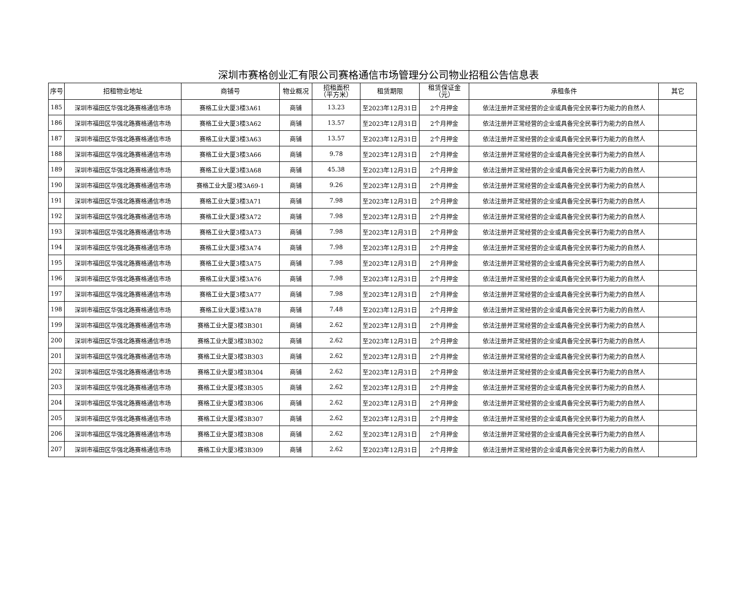深圳市赛格创业汇有限公司赛格通信市场管理分公司物业招租公告信息表
| 序号 | 招租物业地址 | 商铺号 | 物业概况 | 招租面积 （平方米） | 租赁期限 | 租赁保证金 （元） | 承租条件 | 其它 |
| --- | --- | --- | --- | --- | --- | --- | --- | --- |
| 185 | 深圳市福田区华强北路赛格通信市场 | 赛格工业大厦3楼3A61 | 商铺 | 13.23 | 至2023年12月31日 | 2个月押金 | 依法注册并正常经营的企业或具备完全民事行为能力的自然人 | |
| 186 | 深圳市福田区华强北路赛格通信市场 | 赛格工业大厦3楼3A62 | 商铺 | 13.57 | 至2023年12月31日 | 2个月押金 | 依法注册并正常经营的企业或具备完全民事行为能力的自然人 | |
| 187 | 深圳市福田区华强北路赛格通信市场 | 赛格工业大厦3楼3A63 | 商铺 | 13.57 | 至2023年12月31日 | 2个月押金 | 依法注册并正常经营的企业或具备完全民事行为能力的自然人 | |
| 188 | 深圳市福田区华强北路赛格通信市场 | 赛格工业大厦3楼3A66 | 商铺 | 9.78 | 至2023年12月31日 | 2个月押金 | 依法注册并正常经营的企业或具备完全民事行为能力的自然人 | |
| 189 | 深圳市福田区华强北路赛格通信市场 | 赛格工业大厦3楼3A68 | 商铺 | 45.38 | 至2023年12月31日 | 2个月押金 | 依法注册并正常经营的企业或具备完全民事行为能力的自然人 | |
| 190 | 深圳市福田区华强北路赛格通信市场 | 赛格工业大厦3楼3A69-1 | 商铺 | 9.26 | 至2023年12月31日 | 2个月押金 | 依法注册并正常经营的企业或具备完全民事行为能力的自然人 | |
| 191 | 深圳市福田区华强北路赛格通信市场 | 赛格工业大厦3楼3A71 | 商铺 | 7.98 | 至2023年12月31日 | 2个月押金 | 依法注册并正常经营的企业或具备完全民事行为能力的自然人 | |
| 192 | 深圳市福田区华强北路赛格通信市场 | 赛格工业大厦3楼3A72 | 商铺 | 7.98 | 至2023年12月31日 | 2个月押金 | 依法注册并正常经营的企业或具备完全民事行为能力的自然人 | |
| 193 | 深圳市福田区华强北路赛格通信市场 | 赛格工业大厦3楼3A73 | 商铺 | 7.98 | 至2023年12月31日 | 2个月押金 | 依法注册并正常经营的企业或具备完全民事行为能力的自然人 | |
| 194 | 深圳市福田区华强北路赛格通信市场 | 赛格工业大厦3楼3A74 | 商铺 | 7.98 | 至2023年12月31日 | 2个月押金 | 依法注册并正常经营的企业或具备完全民事行为能力的自然人 | |
| 195 | 深圳市福田区华强北路赛格通信市场 | 赛格工业大厦3楼3A75 | 商铺 | 7.98 | 至2023年12月31日 | 2个月押金 | 依法注册并正常经营的企业或具备完全民事行为能力的自然人 | |
| 196 | 深圳市福田区华强北路赛格通信市场 | 赛格工业大厦3楼3A76 | 商铺 | 7.98 | 至2023年12月31日 | 2个月押金 | 依法注册并正常经营的企业或具备完全民事行为能力的自然人 | |
| 197 | 深圳市福田区华强北路赛格通信市场 | 赛格工业大厦3楼3A77 | 商铺 | 7.98 | 至2023年12月31日 | 2个月押金 | 依法注册并正常经营的企业或具备完全民事行为能力的自然人 | |
| 198 | 深圳市福田区华强北路赛格通信市场 | 赛格工业大厦3楼3A78 | 商铺 | 7.48 | 至2023年12月31日 | 2个月押金 | 依法注册并正常经营的企业或具备完全民事行为能力的自然人 | |
| 199 | 深圳市福田区华强北路赛格通信市场 | 赛格工业大厦3楼3B301 | 商铺 | 2.62 | 至2023年12月31日 | 2个月押金 | 依法注册并正常经营的企业或具备完全民事行为能力的自然人 | |
| 200 | 深圳市福田区华强北路赛格通信市场 | 赛格工业大厦3楼3B302 | 商铺 | 2.62 | 至2023年12月31日 | 2个月押金 | 依法注册并正常经营的企业或具备完全民事行为能力的自然人 | |
| 201 | 深圳市福田区华强北路赛格通信市场 | 赛格工业大厦3楼3B303 | 商铺 | 2.62 | 至2023年12月31日 | 2个月押金 | 依法注册并正常经营的企业或具备完全民事行为能力的自然人 | |
| 202 | 深圳市福田区华强北路赛格通信市场 | 赛格工业大厦3楼3B304 | 商铺 | 2.62 | 至2023年12月31日 | 2个月押金 | 依法注册并正常经营的企业或具备完全民事行为能力的自然人 | |
| 203 | 深圳市福田区华强北路赛格通信市场 | 赛格工业大厦3楼3B305 | 商铺 | 2.62 | 至2023年12月31日 | 2个月押金 | 依法注册并正常经营的企业或具备完全民事行为能力的自然人 | |
| 204 | 深圳市福田区华强北路赛格通信市场 | 赛格工业大厦3楼3B306 | 商铺 | 2.62 | 至2023年12月31日 | 2个月押金 | 依法注册并正常经营的企业或具备完全民事行为能力的自然人 | |
| 205 | 深圳市福田区华强北路赛格通信市场 | 赛格工业大厦3楼3B307 | 商铺 | 2.62 | 至2023年12月31日 | 2个月押金 | 依法注册并正常经营的企业或具备完全民事行为能力的自然人 | |
| 206 | 深圳市福田区华强北路赛格通信市场 | 赛格工业大厦3楼3B308 | 商铺 | 2.62 | 至2023年12月31日 | 2个月押金 | 依法注册并正常经营的企业或具备完全民事行为能力的自然人 | |
| 207 | 深圳市福田区华强北路赛格通信市场 | 赛格工业大厦3楼3B309 | 商铺 | 2.62 | 至2023年12月31日 | 2个月押金 | 依法注册并正常经营的企业或具备完全民事行为能力的自然人 | |